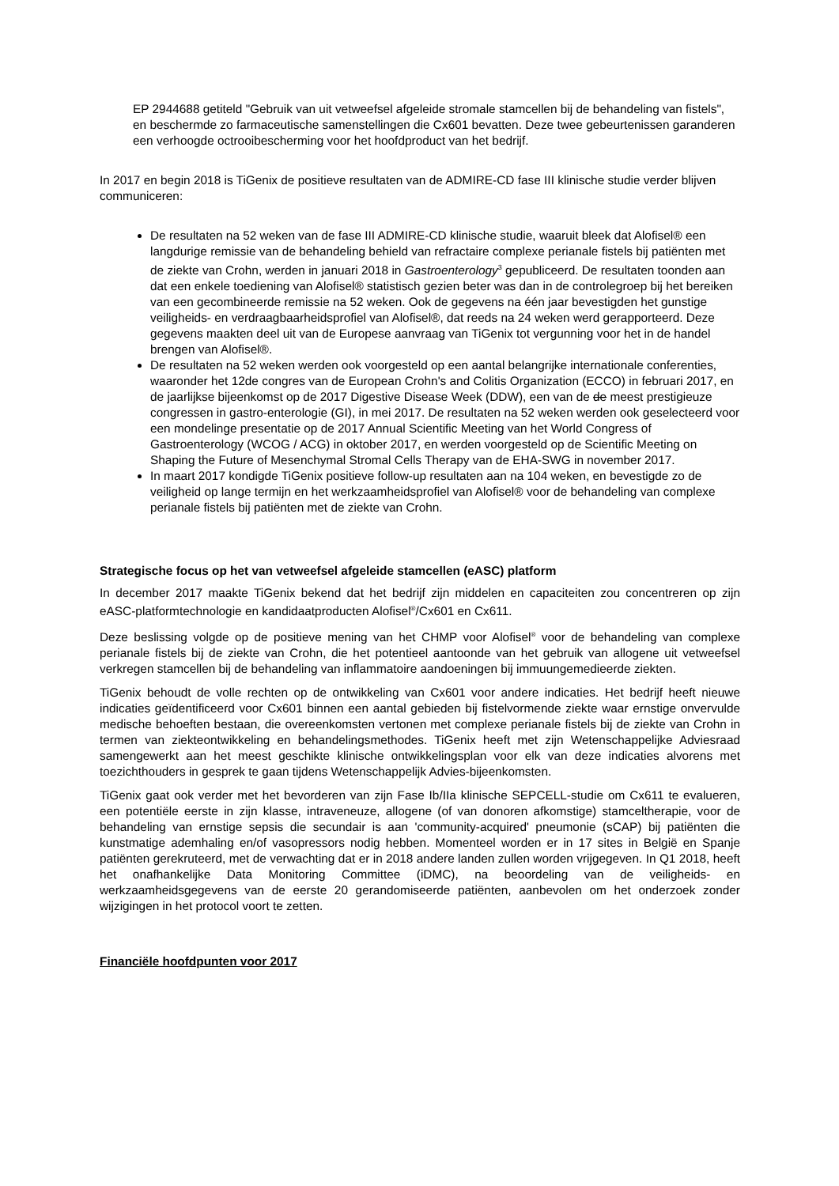EP 2944688 getiteld "Gebruik van uit vetweefsel afgeleide stromale stamcellen bij de behandeling van fistels", en beschermde zo farmaceutische samenstellingen die Cx601 bevatten. Deze twee gebeurtenissen garanderen een verhoogde octrooibescherming voor het hoofdproduct van het bedrijf.
In 2017 en begin 2018 is TiGenix de positieve resultaten van de ADMIRE-CD fase III klinische studie verder blijven communiceren:
De resultaten na 52 weken van de fase III ADMIRE-CD klinische studie, waaruit bleek dat Alofisel® een langdurige remissie van de behandeling behield van refractaire complexe perianale fistels bij patiënten met de ziekte van Crohn, werden in januari 2018 in Gastroenterology<sup>3</sup> gepubliceerd. De resultaten toonden aan dat een enkele toediening van Alofisel® statistisch gezien beter was dan in de controlegroep bij het bereiken van een gecombineerde remissie na 52 weken. Ook de gegevens na één jaar bevestigden het gunstige veiligheids- en verdraagbaarheidsprofiel van Alofisel®, dat reeds na 24 weken werd gerapporteerd. Deze gegevens maakten deel uit van de Europese aanvraag van TiGenix tot vergunning voor het in de handel brengen van Alofisel®.
De resultaten na 52 weken werden ook voorgesteld op een aantal belangrijke internationale conferenties, waaronder het 12de congres van de European Crohn's and Colitis Organization (ECCO) in februari 2017, en de jaarlijkse bijeenkomst op de 2017 Digestive Disease Week (DDW), een van de de meest prestigieuze congressen in gastro-enterologie (GI), in mei 2017. De resultaten na 52 weken werden ook geselecteerd voor een mondelinge presentatie op de 2017 Annual Scientific Meeting van het World Congress of Gastroenterology (WCOG / ACG) in oktober 2017, en werden voorgesteld op de Scientific Meeting on Shaping the Future of Mesenchymal Stromal Cells Therapy van de EHA-SWG in november 2017.
In maart 2017 kondigde TiGenix positieve follow-up resultaten aan na 104 weken, en bevestigde zo de veiligheid op lange termijn en het werkzaamheidsprofiel van Alofisel® voor de behandeling van complexe perianale fistels bij patiënten met de ziekte van Crohn.
Strategische focus op het van vetweefsel afgeleide stamcellen (eASC) platform
In december 2017 maakte TiGenix bekend dat het bedrijf zijn middelen en capaciteiten zou concentreren op zijn eASC-platformtechnologie en kandidaatproducten Alofisel<sup>®</sup>/Cx601 en Cx611.
Deze beslissing volgde op de positieve mening van het CHMP voor Alofisel<sup>®</sup> voor de behandeling van complexe perianale fistels bij de ziekte van Crohn, die het potentieel aantoonde van het gebruik van allogene uit vetweefsel verkregen stamcellen bij de behandeling van inflammatoire aandoeningen bij immuungemedieerde ziekten.
TiGenix behoudt de volle rechten op de ontwikkeling van Cx601 voor andere indicaties. Het bedrijf heeft nieuwe indicaties geïdentificeerd voor Cx601 binnen een aantal gebieden bij fistelvormende ziekte waar ernstige onvervulde medische behoeften bestaan, die overeenkomsten vertonen met complexe perianale fistels bij de ziekte van Crohn in termen van ziekteontwikkeling en behandelingsmethodes. TiGenix heeft met zijn Wetenschappelijke Adviesraad samengewerkt aan het meest geschikte klinische ontwikkelingsplan voor elk van deze indicaties alvorens met toezichthouders in gesprek te gaan tijdens Wetenschappelijk Advies-bijeenkomsten.
TiGenix gaat ook verder met het bevorderen van zijn Fase Ib/IIa klinische SEPCELL-studie om Cx611 te evalueren, een potentiële eerste in zijn klasse, intraveneuze, allogene (of van donoren afkomstige) stamceltherapie, voor de behandeling van ernstige sepsis die secundair is aan 'community-acquired' pneumonie (sCAP) bij patiënten die kunstmatige ademhaling en/of vasopressors nodig hebben. Momenteel worden er in 17 sites in België en Spanje patiënten gerekruteerd, met de verwachting dat er in 2018 andere landen zullen worden vrijgegeven. In Q1 2018, heeft het onafhankelijke Data Monitoring Committee (iDMC), na beoordeling van de veiligheids- en werkzaamheidsgegevens van de eerste 20 gerandomiseerde patiënten, aanbevolen om het onderzoek zonder wijzigingen in het protocol voort te zetten.
Financiële hoofdpunten voor 2017